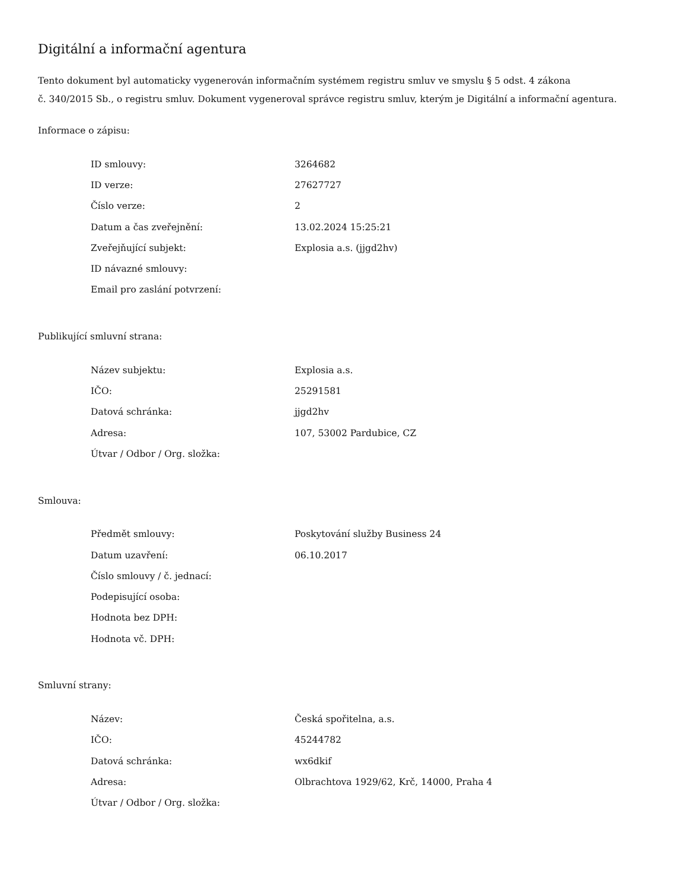Digitální a informační agentura
Tento dokument byl automaticky vygenerován informačním systémem registru smluv ve smyslu § 5 odst. 4 zákona
č. 340/2015 Sb., o registru smluv. Dokument vygeneroval správce registru smluv, kterým je Digitální a informační agentura.
Informace o zápisu:
| ID smlouvy: | 3264682 |
| ID verze: | 27627727 |
| Číslo verze: | 2 |
| Datum a čas zveřejnění: | 13.02.2024 15:25:21 |
| Zveřejňující subjekt: | Explosia a.s. (jjgd2hv) |
| ID návazné smlouvy: | |
| Email pro zaslání potvrzení: | |
Publikující smluvní strana:
| Název subjektu: | Explosia a.s. |
| IČO: | 25291581 |
| Datová schránka: | jjgd2hv |
| Adresa: | 107, 53002 Pardubice, CZ |
| Útvar / Odbor / Org. složka: | |
Smlouva:
| Předmět smlouvy: | Poskytování služby Business 24 |
| Datum uzavření: | 06.10.2017 |
| Číslo smlouvy / č. jednací: | |
| Podepisující osoba: | |
| Hodnota bez DPH: | |
| Hodnota vč. DPH: | |
Smluvní strany:
| Název: | Česká spořitelna, a.s. |
| IČO: | 45244782 |
| Datová schránka: | wx6dkif |
| Adresa: | Olbrachtova 1929/62, Krč, 14000, Praha 4 |
| Útvar / Odbor / Org. složka: | |